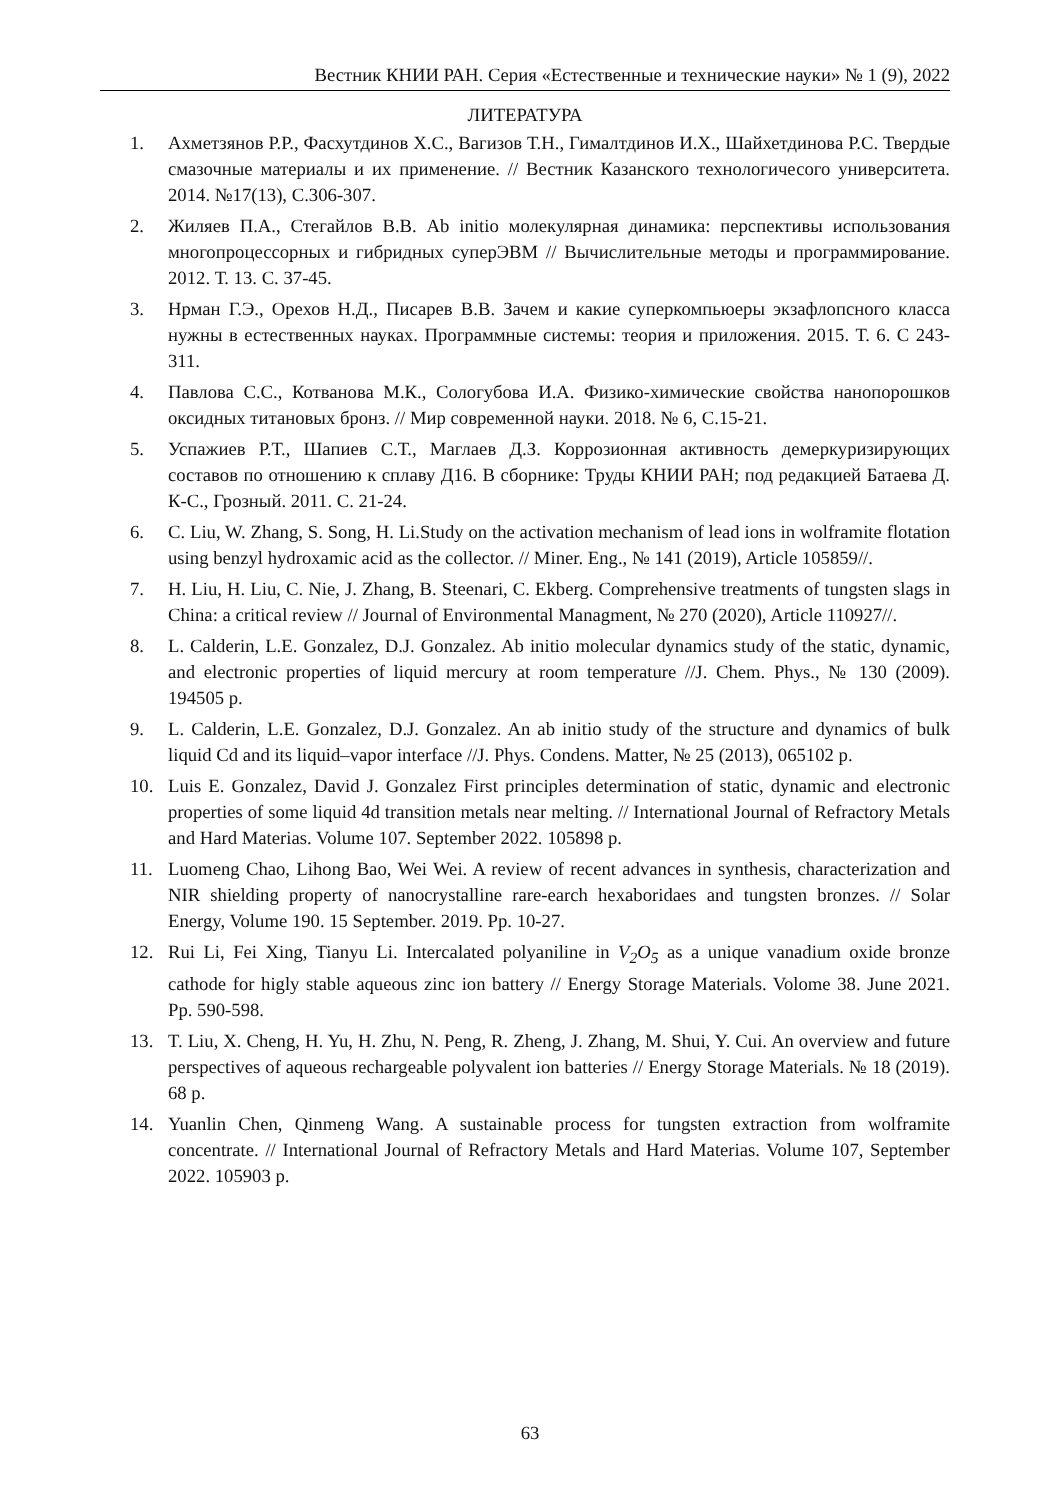Вестник КНИИ РАН. Серия «Естественные и технические науки» № 1 (9), 2022
ЛИТЕРАТУРА
1. Ахметзянов Р.Р., Фасхутдинов Х.С., Вагизов Т.Н., Гималтдинов И.Х., Шайхетдинова Р.С. Твердые смазочные материалы и их применение. // Вестник Казанского технологичесого университета. 2014. №17(13), С.306-307.
2. Жиляев П.А., Стегайлов В.В. Ab initio молекулярная динамика: перспективы использования многопроцессорных и гибридных суперЭВМ // Вычислительные методы и программирование. 2012. Т. 13. С. 37-45.
3. Нрман Г.Э., Орехов Н.Д., Писарев В.В. Зачем и какие суперкомпьюеры экзафлопсного класса нужны в естественных науках. Программные системы: теория и приложения. 2015. Т. 6. С 243-311.
4. Павлова С.С., Котванова М.К., Сологубова И.А. Физико-химические свойства нанопорошков оксидных титановых бронз. // Мир современной науки. 2018. № 6, С.15-21.
5. Успажиев Р.Т., Шапиев С.Т., Маглаев Д.З. Коррозионная активность демеркуризирующих составов по отношению к сплаву Д16. В сборнике: Труды КНИИ РАН; под редакцией Батаева Д. К-С., Грозный. 2011. С. 21-24.
6. C. Liu, W. Zhang, S. Song, H. Li.Study on the activation mechanism of lead ions in wolframite flotation using benzyl hydroxamic acid as the collector. // Miner. Eng., № 141 (2019), Article 105859//.
7. H. Liu, H. Liu, C. Nie, J. Zhang, B. Steenari, C. Ekberg. Comprehensive treatments of tungsten slags in China: a critical review // Journal of Environmental Managment, № 270 (2020), Article 110927//.
8. L. Calderin, L.E. Gonzalez, D.J. Gonzalez. Ab initio molecular dynamics study of the static, dynamic, and electronic properties of liquid mercury at room temperature //J. Chem. Phys., № 130 (2009). 194505 p.
9. L. Calderin, L.E. Gonzalez, D.J. Gonzalez. An ab initio study of the structure and dynamics of bulk liquid Cd and its liquid–vapor interface //J. Phys. Condens. Matter, № 25 (2013), 065102 p.
10. Luis E. Gonzalez, David J. Gonzalez First principles determination of static, dynamic and electronic properties of some liquid 4d transition metals near melting. // International Journal of Refractory Metals and Hard Materias. Volume 107. September 2022. 105898 p.
11. Luomeng Chao, Lihong Bao, Wei Wei. A review of recent advances in synthesis, characterization and NIR shielding property of nanocrystalline rare-earch hexaboridaes and tungsten bronzes. // Solar Energy, Volume 190. 15 September. 2019. Pp. 10-27.
12. Rui Li, Fei Xing, Tianyu Li. Intercalated polyaniline in V<sub>2</sub>O<sub>5</sub> as a unique vanadium oxide bronze cathode for higly stable aqueous zinc ion battery // Energy Storage Materials. Volome 38. June 2021. Pp. 590-598.
13. T. Liu, X. Cheng, H. Yu, H. Zhu, N. Peng, R. Zheng, J. Zhang, M. Shui, Y. Cui. An overview and future perspectives of aqueous rechargeable polyvalent ion batteries // Energy Storage Materials. № 18 (2019). 68 p.
14. Yuanlin Chen, Qinmeng Wang. A sustainable process for tungsten extraction from wolframite concentrate. // International Journal of Refractory Metals and Hard Materias. Volume 107, September 2022. 105903 p.
63